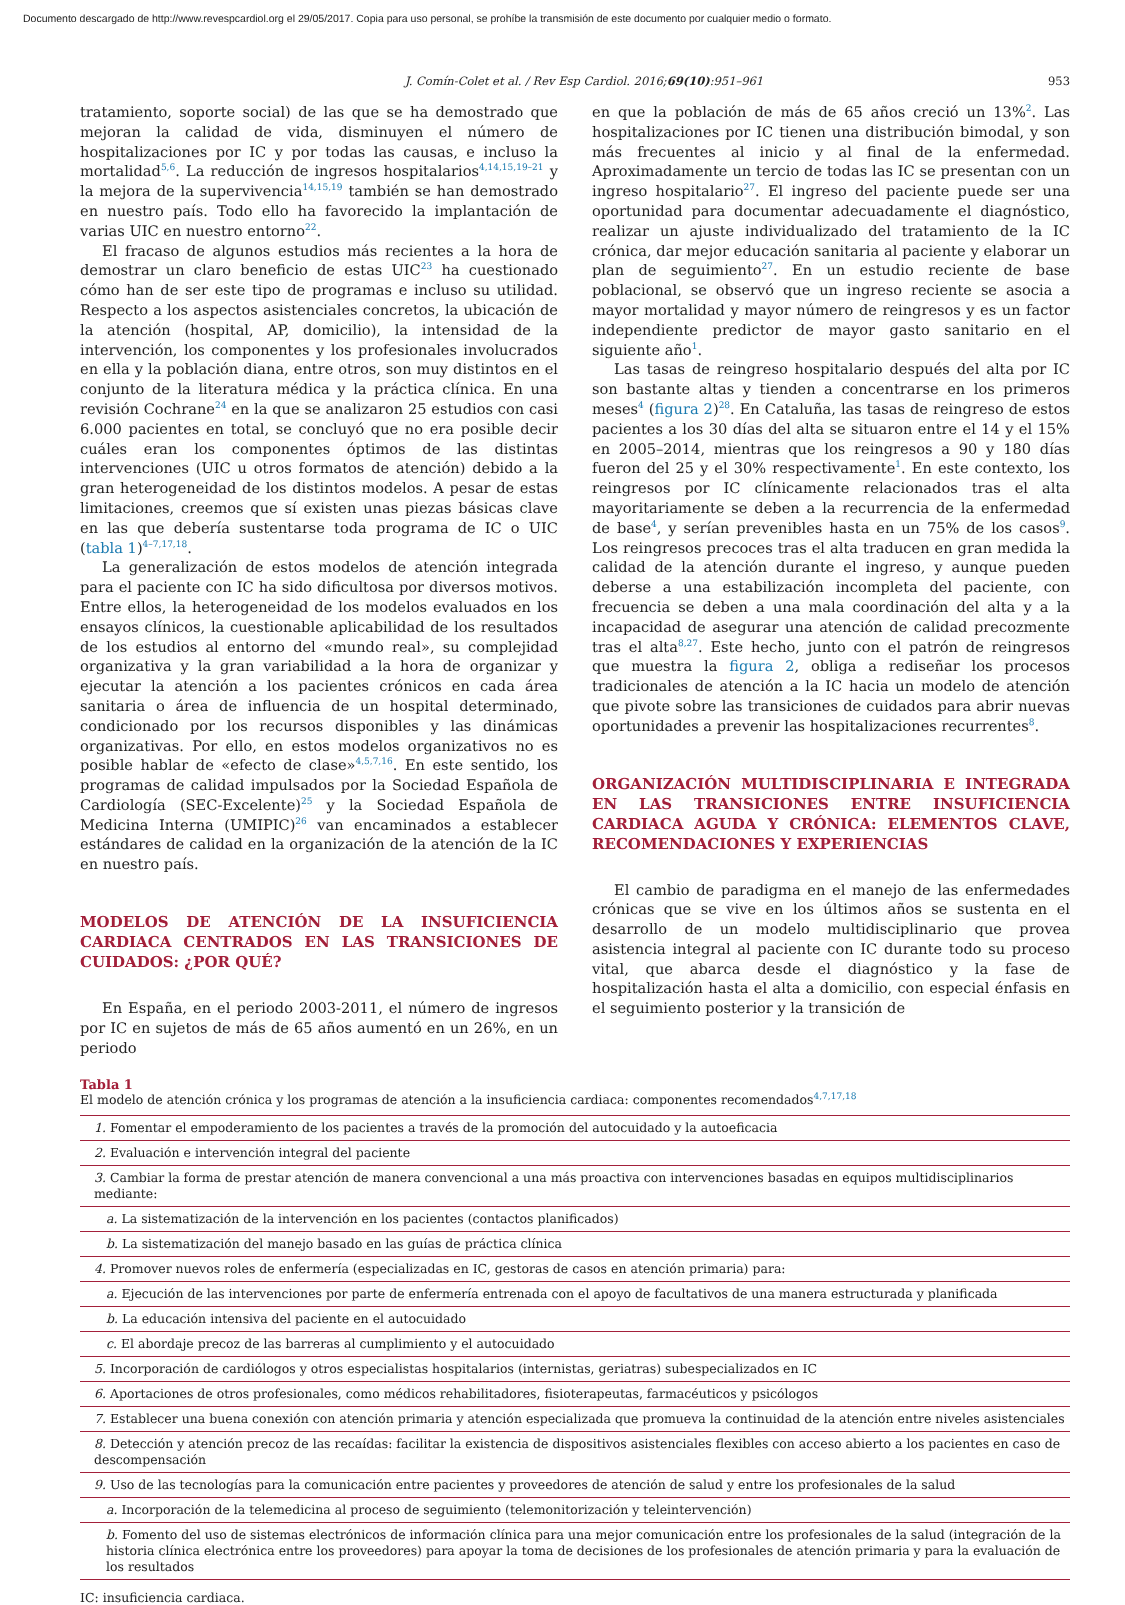Documento descargado de http://www.revespcardiol.org el 29/05/2017. Copia para uso personal, se prohíbe la transmisión de este documento por cualquier medio o formato.
J. Comín-Colet et al. / Rev Esp Cardiol. 2016;69(10):951–961 953
tratamiento, soporte social) de las que se ha demostrado que mejoran la calidad de vida, disminuyen el número de hospitalizaciones por IC y por todas las causas, e incluso la mortalidad<sup>5,6</sup>. La reducción de ingresos hospitalarios<sup>4,14,15,19–21</sup> y la mejora de la supervivencia<sup>14,15,19</sup> también se han demostrado en nuestro país. Todo ello ha favorecido la implantación de varias UIC en nuestro entorno<sup>22</sup>.
El fracaso de algunos estudios más recientes a la hora de demostrar un claro beneficio de estas UIC<sup>23</sup> ha cuestionado cómo han de ser este tipo de programas e incluso su utilidad. Respecto a los aspectos asistenciales concretos, la ubicación de la atención (hospital, AP, domicilio), la intensidad de la intervención, los componentes y los profesionales involucrados en ella y la población diana, entre otros, son muy distintos en el conjunto de la literatura médica y la práctica clínica. En una revisión Cochrane<sup>24</sup> en la que se analizaron 25 estudios con casi 6.000 pacientes en total, se concluyó que no era posible decir cuáles eran los componentes óptimos de las distintas intervenciones (UIC u otros formatos de atención) debido a la gran heterogeneidad de los distintos modelos. A pesar de estas limitaciones, creemos que sí existen unas piezas básicas clave en las que debería sustentarse toda programa de IC o UIC (tabla 1)<sup>4–7,17,18</sup>.
La generalización de estos modelos de atención integrada para el paciente con IC ha sido dificultosa por diversos motivos. Entre ellos, la heterogeneidad de los modelos evaluados en los ensayos clínicos, la cuestionable aplicabilidad de los resultados de los estudios al entorno del «mundo real», su complejidad organizativa y la gran variabilidad a la hora de organizar y ejecutar la atención a los pacientes crónicos en cada área sanitaria o área de influencia de un hospital determinado, condicionado por los recursos disponibles y las dinámicas organizativas. Por ello, en estos modelos organizativos no es posible hablar de «efecto de clase»<sup>4,5,7,16</sup>. En este sentido, los programas de calidad impulsados por la Sociedad Española de Cardiología (SEC-Excelente)<sup>25</sup> y la Sociedad Española de Medicina Interna (UMIPIC)<sup>26</sup> van encaminados a establecer estándares de calidad en la organización de la atención de la IC en nuestro país.
MODELOS DE ATENCIÓN DE LA INSUFICIENCIA CARDIACA CENTRADOS EN LAS TRANSICIONES DE CUIDADOS: ¿POR QUÉ?
En España, en el periodo 2003-2011, el número de ingresos por IC en sujetos de más de 65 años aumentó en un 26%, en un periodo
en que la población de más de 65 años creció un 13%<sup>2</sup>. Las hospitalizaciones por IC tienen una distribución bimodal, y son más frecuentes al inicio y al final de la enfermedad. Aproximadamente un tercio de todas las IC se presentan con un ingreso hospitalario<sup>27</sup>. El ingreso del paciente puede ser una oportunidad para documentar adecuadamente el diagnóstico, realizar un ajuste individualizado del tratamiento de la IC crónica, dar mejor educación sanitaria al paciente y elaborar un plan de seguimiento<sup>27</sup>. En un estudio reciente de base poblacional, se observó que un ingreso reciente se asocia a mayor mortalidad y mayor número de reingresos y es un factor independiente predictor de mayor gasto sanitario en el siguiente año<sup>1</sup>.
Las tasas de reingreso hospitalario después del alta por IC son bastante altas y tienden a concentrarse en los primeros meses<sup>4</sup> (figura 2)<sup>28</sup>. En Cataluña, las tasas de reingreso de estos pacientes a los 30 días del alta se situaron entre el 14 y el 15% en 2005–2014, mientras que los reingresos a 90 y 180 días fueron del 25 y el 30% respectivamente<sup>1</sup>. En este contexto, los reingresos por IC clínicamente relacionados tras el alta mayoritariamente se deben a la recurrencia de la enfermedad de base<sup>4</sup>, y serían prevenibles hasta en un 75% de los casos<sup>9</sup>. Los reingresos precoces tras el alta traducen en gran medida la calidad de la atención durante el ingreso, y aunque pueden deberse a una estabilización incompleta del paciente, con frecuencia se deben a una mala coordinación del alta y a la incapacidad de asegurar una atención de calidad precozmente tras el alta<sup>8,27</sup>. Este hecho, junto con el patrón de reingresos que muestra la figura 2, obliga a rediseñar los procesos tradicionales de atención a la IC hacia un modelo de atención que pivote sobre las transiciones de cuidados para abrir nuevas oportunidades a prevenir las hospitalizaciones recurrentes<sup>8</sup>.
ORGANIZACIÓN MULTIDISCIPLINARIA E INTEGRADA EN LAS TRANSICIONES ENTRE INSUFICIENCIA CARDIACA AGUDA Y CRÓNICA: ELEMENTOS CLAVE, RECOMENDACIONES Y EXPERIENCIAS
El cambio de paradigma en el manejo de las enfermedades crónicas que se vive en los últimos años se sustenta en el desarrollo de un modelo multidisciplinario que provea asistencia integral al paciente con IC durante todo su proceso vital, que abarca desde el diagnóstico y la fase de hospitalización hasta el alta a domicilio, con especial énfasis en el seguimiento posterior y la transición de
Tabla 1
El modelo de atención crónica y los programas de atención a la insuficiencia cardiaca: componentes recomendados<sup>4,7,17,18</sup>
| 1. Fomentar el empoderamiento de los pacientes a través de la promoción del autocuidado y la autoeficacia |
| 2. Evaluación e intervención integral del paciente |
| 3. Cambiar la forma de prestar atención de manera convencional a una más proactiva con intervenciones basadas en equipos multidisciplinarios mediante: |
| a. La sistematización de la intervención en los pacientes (contactos planificados) |
| b. La sistematización del manejo basado en las guías de práctica clínica |
| 4. Promover nuevos roles de enfermería (especializadas en IC, gestoras de casos en atención primaria) para: |
| a. Ejecución de las intervenciones por parte de enfermería entrenada con el apoyo de facultativos de una manera estructurada y planificada |
| b. La educación intensiva del paciente en el autocuidado |
| c. El abordaje precoz de las barreras al cumplimiento y el autocuidado |
| 5. Incorporación de cardiólogos y otros especialistas hospitalarios (internistas, geriatras) subespecializados en IC |
| 6. Aportaciones de otros profesionales, como médicos rehabilitadores, fisioterapeutas, farmacéuticos y psicólogos |
| 7. Establecer una buena conexión con atención primaria y atención especializada que promueva la continuidad de la atención entre niveles asistenciales |
| 8. Detección y atención precoz de las recaídas: facilitar la existencia de dispositivos asistenciales flexibles con acceso abierto a los pacientes en caso de descompensación |
| 9. Uso de las tecnologías para la comunicación entre pacientes y proveedores de atención de salud y entre los profesionales de la salud |
| a. Incorporación de la telemedicina al proceso de seguimiento (telemonitorización y teleintervención) |
| b. Fomento del uso de sistemas electrónicos de información clínica para una mejor comunicación entre los profesionales de la salud (integración de la historia clínica electrónica entre los proveedores) para apoyar la toma de decisiones de los profesionales de atención primaria y para la evaluación de los resultados |
IC: insuficiencia cardiaca.